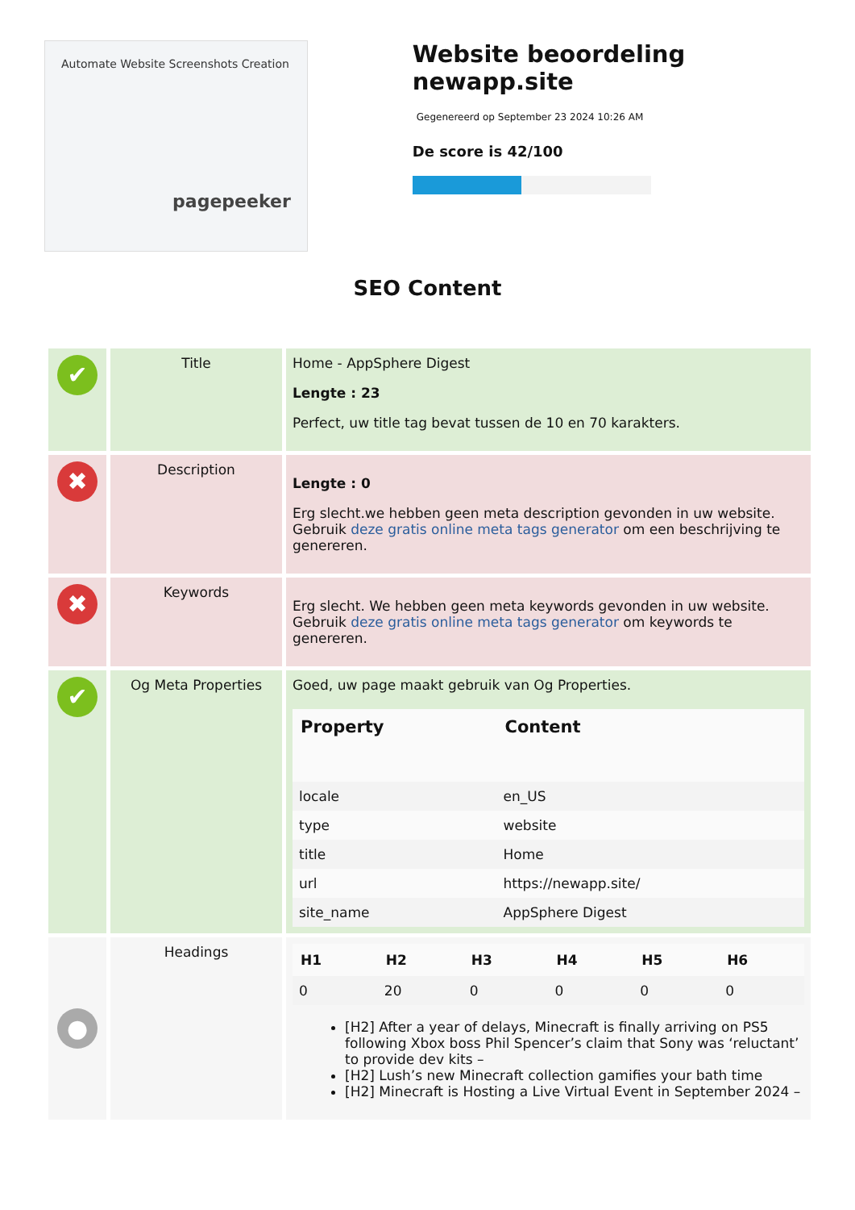Automate Website Screenshots Creation
pagepeeker
Website beoordeling newapp.site
Gegenereerd op September 23 2024 10:26 AM
De score is 42/100
SEO Content
| ✔ | Title | Home - AppSphere Digest Lengte : 23 Perfect, uw title tag bevat tussen de 10 en 70 karakters. |
| ✖ | Description | Lengte : 0 Erg slecht.we hebben geen meta description gevonden in uw website. Gebruik deze gratis online meta tags generator om een beschrijving te genereren. |
| ✖ | Keywords | Erg slecht. We hebben geen meta keywords gevonden in uw website. Gebruik deze gratis online meta tags generator om keywords te genereren. |
| ✔ | Og Meta Properties | Goed, uw page maakt gebruik van Og Properties. / Property / Content / / --- / --- / / locale / en_US / / type / website / / title / Home / / url / https://newapp.site/ / / site_name / AppSphere Digest / |
| ● | Headings | / H1 / H2 / H3 / H4 / H5 / H6 / / --- / --- / --- / --- / --- / --- / / 0 / 20 / 0 / 0 / 0 / 0 / [H2] After a year of delays, Minecraft is finally arriving on PS5 following Xbox boss Phil Spencer’s claim that Sony was ‘reluctant’ to provide dev kits – [H2] Lush’s new Minecraft collection gamifies your bath time [H2] Minecraft is Hosting a Live Virtual Event in September 2024 – |